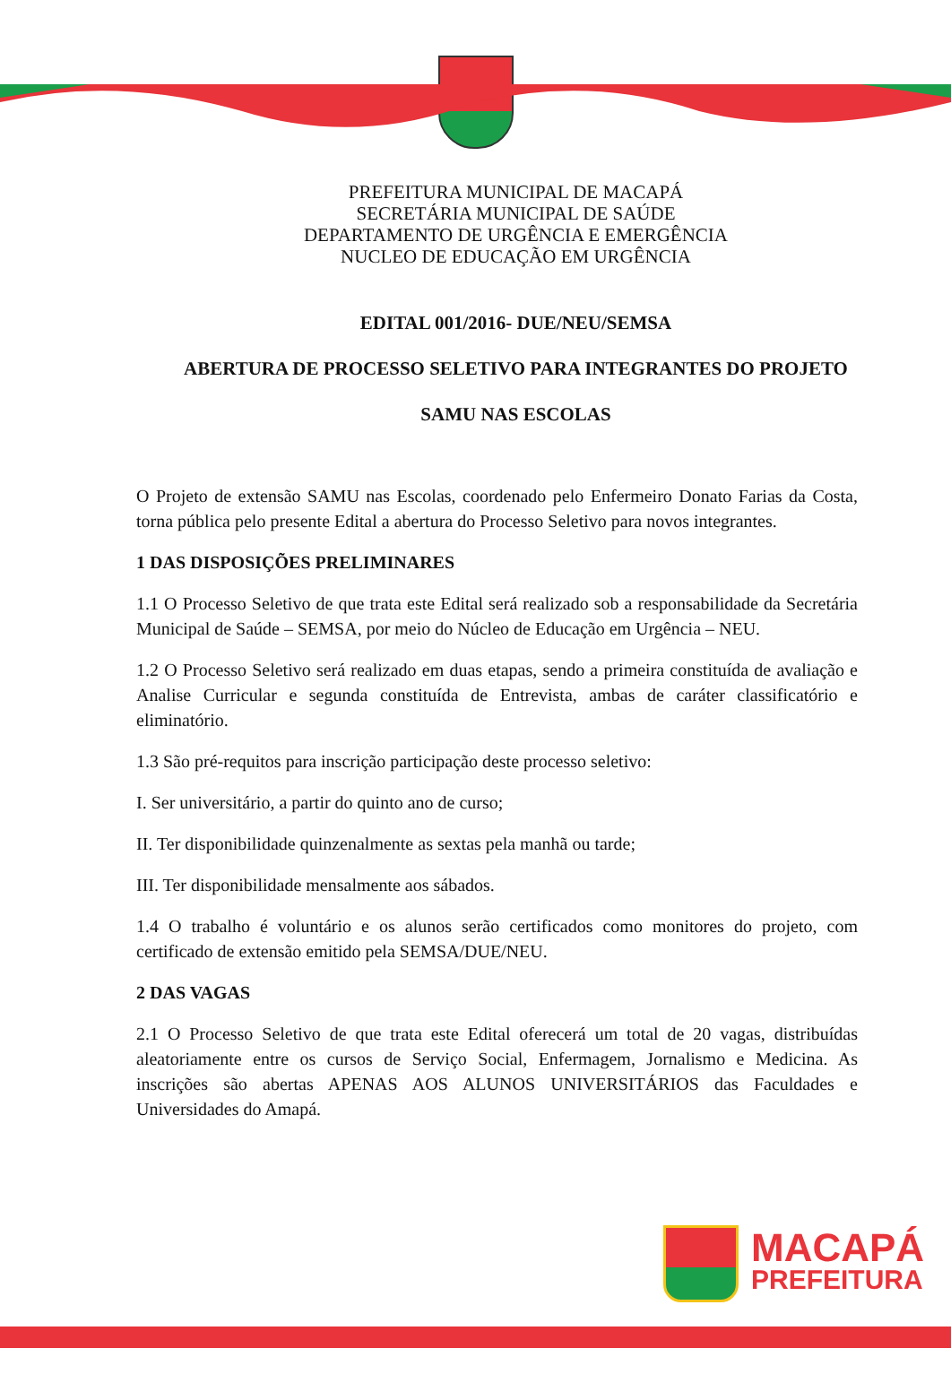PREFEITURA MUNICIPAL DE MACAPÁ
SECRETÁRIA MUNICIPAL DE SAÚDE
DEPARTAMENTO DE URGÊNCIA E EMERGÊNCIA
NUCLEO DE EDUCAÇÃO EM URGÊNCIA
EDITAL 001/2016- DUE/NEU/SEMSA
ABERTURA DE PROCESSO SELETIVO PARA INTEGRANTES DO PROJETO
SAMU NAS ESCOLAS
O Projeto de extensão SAMU nas Escolas, coordenado pelo Enfermeiro Donato Farias da Costa, torna pública pelo presente Edital a abertura do Processo Seletivo para novos integrantes.
1 DAS DISPOSIÇÕES PRELIMINARES
1.1 O Processo Seletivo de que trata este Edital será realizado sob a responsabilidade da Secretária Municipal de Saúde – SEMSA, por meio do Núcleo de Educação em Urgência – NEU.
1.2 O Processo Seletivo será realizado em duas etapas, sendo a primeira constituída de avaliação e Analise Curricular e segunda constituída de Entrevista, ambas de caráter classificatório e eliminatório.
1.3 São pré-requitos para inscrição participação deste processo seletivo:
I. Ser universitário, a partir do quinto ano de curso;
II. Ter disponibilidade quinzenalmente as sextas pela manhã ou tarde;
III. Ter disponibilidade mensalmente aos sábados.
1.4 O trabalho é voluntário e os alunos serão certificados como monitores do projeto, com certificado de extensão emitido pela SEMSA/DUE/NEU.
2 DAS VAGAS
2.1 O Processo Seletivo de que trata este Edital oferecerá um total de 20 vagas, distribuídas aleatoriamente entre os cursos de Serviço Social, Enfermagem, Jornalismo e Medicina. As inscrições são abertas APENAS AOS ALUNOS UNIVERSITÁRIOS das Faculdades e Universidades do Amapá.
MACAPÁ
PREFEITURA